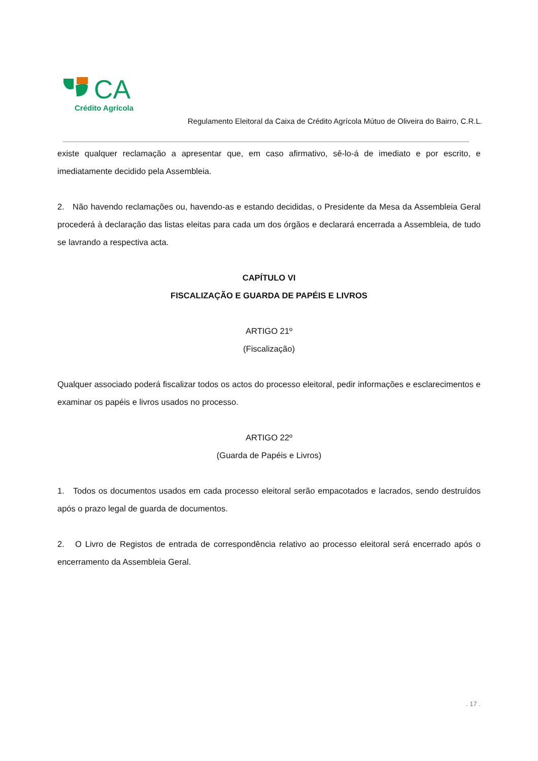CA
Crédito Agrícola
Regulamento Eleitoral da Caixa de Crédito Agrícola Mútuo de Oliveira do Bairro, C.R.L.
existe qualquer reclamação a apresentar que, em caso afirmativo, sê-lo-á de imediato e por escrito, e imediatamente decidido pela Assembleia.
2. Não havendo reclamações ou, havendo-as e estando decididas, o Presidente da Mesa da Assembleia Geral procederá à declaração das listas eleitas para cada um dos órgãos e declarará encerrada a Assembleia, de tudo se lavrando a respectiva acta.
CAPÍTULO VI
FISCALIZAÇÃO E GUARDA DE PAPÉIS E LIVROS
ARTIGO 21º
(Fiscalização)
Qualquer associado poderá fiscalizar todos os actos do processo eleitoral, pedir informações e esclarecimentos e examinar os papéis e livros usados no processo.
ARTIGO 22º
(Guarda de Papéis e Livros)
1. Todos os documentos usados em cada processo eleitoral serão empacotados e lacrados, sendo destruídos após o prazo legal de guarda de documentos.
2. O Livro de Registos de entrada de correspondência relativo ao processo eleitoral será encerrado após o encerramento da Assembleia Geral.
. 17 .